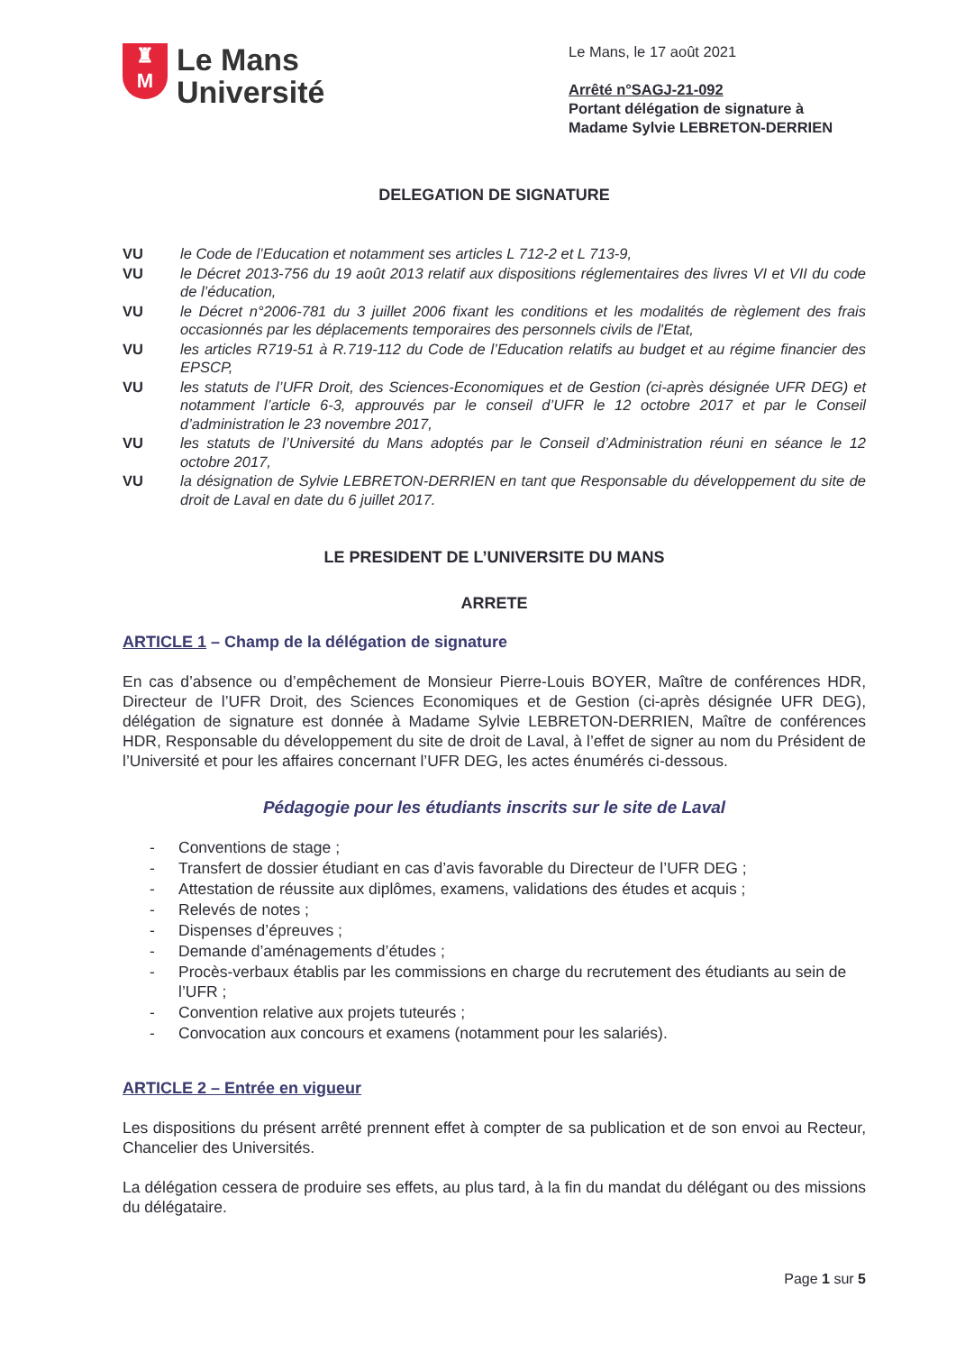♜
M
Le Mans
Université
Le Mans, le 17 août 2021
Arrêté n°SAGJ-21-092
Portant délégation de signature à Madame Sylvie LEBRETON-DERRIEN
DELEGATION DE SIGNATURE
VU le Code de l’Education et notamment ses articles L 712-2 et L 713-9,
VU le Décret 2013-756 du 19 août 2013 relatif aux dispositions réglementaires des livres VI et VII du code de l’éducation,
VU le Décret n°2006-781 du 3 juillet 2006 fixant les conditions et les modalités de règlement des frais occasionnés par les déplacements temporaires des personnels civils de l'Etat,
VU les articles R719-51 à R.719-112 du Code de l’Education relatifs au budget et au régime financier des EPSCP,
VU les statuts de l’UFR Droit, des Sciences-Economiques et de Gestion (ci-après désignée UFR DEG) et notamment l’article 6-3, approuvés par le conseil d’UFR le 12 octobre 2017 et par le Conseil d’administration le 23 novembre 2017,
VU les statuts de l’Université du Mans adoptés par le Conseil d’Administration réuni en séance le 12 octobre 2017,
VU la désignation de Sylvie LEBRETON-DERRIEN en tant que Responsable du développement du site de droit de Laval en date du 6 juillet 2017.
LE PRESIDENT DE L’UNIVERSITE DU MANS
ARRETE
ARTICLE 1 – Champ de la délégation de signature
En cas d’absence ou d’empêchement de Monsieur Pierre-Louis BOYER, Maître de conférences HDR, Directeur de l’UFR Droit, des Sciences Economiques et de Gestion (ci-après désignée UFR DEG), délégation de signature est donnée à Madame Sylvie LEBRETON-DERRIEN, Maître de conférences HDR, Responsable du développement du site de droit de Laval, à l’effet de signer au nom du Président de l’Université et pour les affaires concernant l’UFR DEG, les actes énumérés ci-dessous.
Pédagogie pour les étudiants inscrits sur le site de Laval
- Conventions de stage ;
- Transfert de dossier étudiant en cas d’avis favorable du Directeur de l’UFR DEG ;
- Attestation de réussite aux diplômes, examens, validations des études et acquis ;
- Relevés de notes ;
- Dispenses d’épreuves ;
- Demande d’aménagements d’études ;
- Procès-verbaux établis par les commissions en charge du recrutement des étudiants au sein de l’UFR ;
- Convention relative aux projets tuteurés ;
- Convocation aux concours et examens (notamment pour les salariés).
ARTICLE 2 – Entrée en vigueur
Les dispositions du présent arrêté prennent effet à compter de sa publication et de son envoi au Recteur, Chancelier des Universités.
La délégation cessera de produire ses effets, au plus tard, à la fin du mandat du délégant ou des missions du délégataire.
Page 1 sur 5